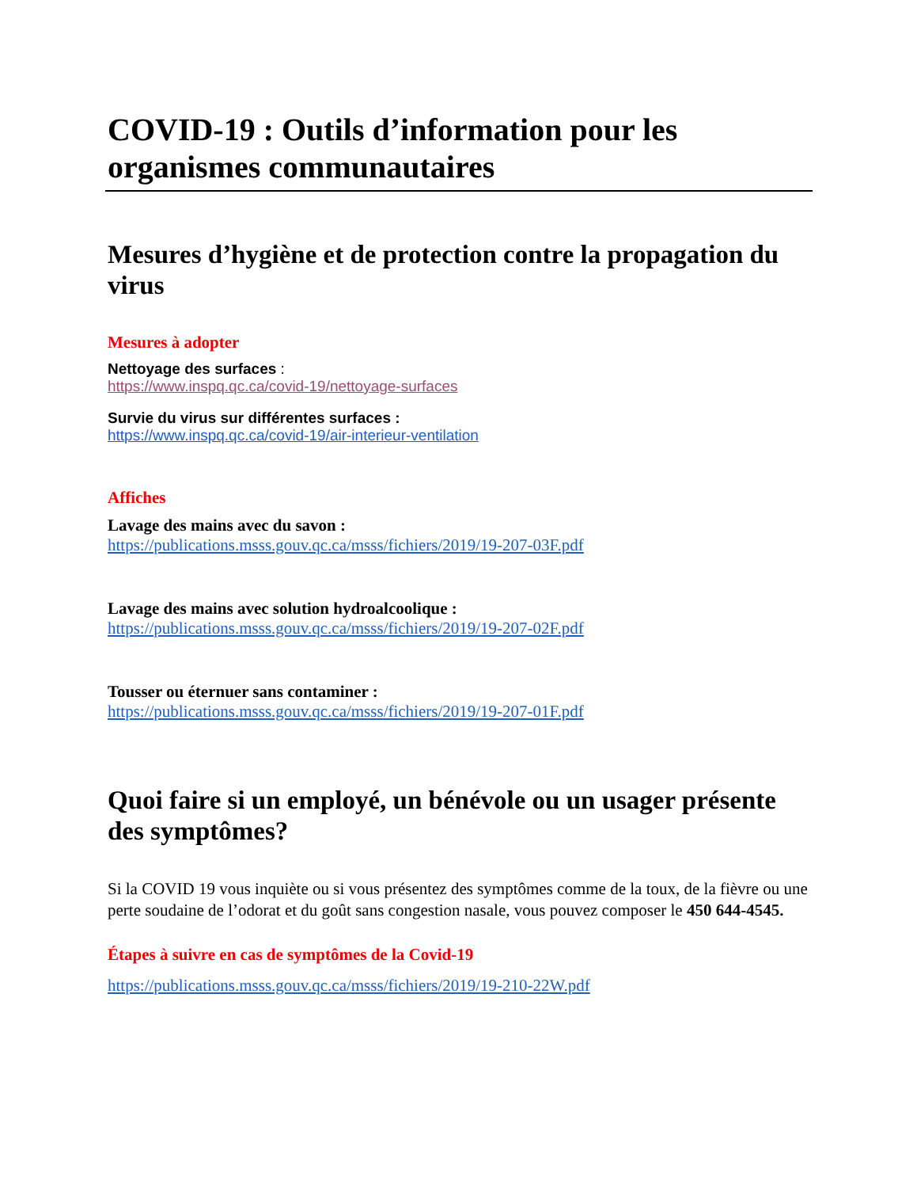COVID-19 : Outils d’information pour les organismes communautaires
Mesures d’hygiène et de protection contre la propagation du virus
Mesures à adopter
Nettoyage des surfaces :
https://www.inspq.qc.ca/covid-19/nettoyage-surfaces
Survie du virus sur différentes surfaces :
https://www.inspq.qc.ca/covid-19/air-interieur-ventilation
Affiches
Lavage des mains avec du savon :
https://publications.msss.gouv.qc.ca/msss/fichiers/2019/19-207-03F.pdf
Lavage des mains avec solution hydroalcoolique :
https://publications.msss.gouv.qc.ca/msss/fichiers/2019/19-207-02F.pdf
Tousser ou éternuer sans contaminer :
https://publications.msss.gouv.qc.ca/msss/fichiers/2019/19-207-01F.pdf
Quoi faire si un employé, un bénévole ou un usager présente des symptômes?
Si la COVID 19 vous inquiète ou si vous présentez des symptômes comme de la toux, de la fièvre ou une perte soudaine de l’odorat et du goût sans congestion nasale, vous pouvez composer le 450 644-4545.
Étapes à suivre en cas de symptômes de la Covid-19
https://publications.msss.gouv.qc.ca/msss/fichiers/2019/19-210-22W.pdf